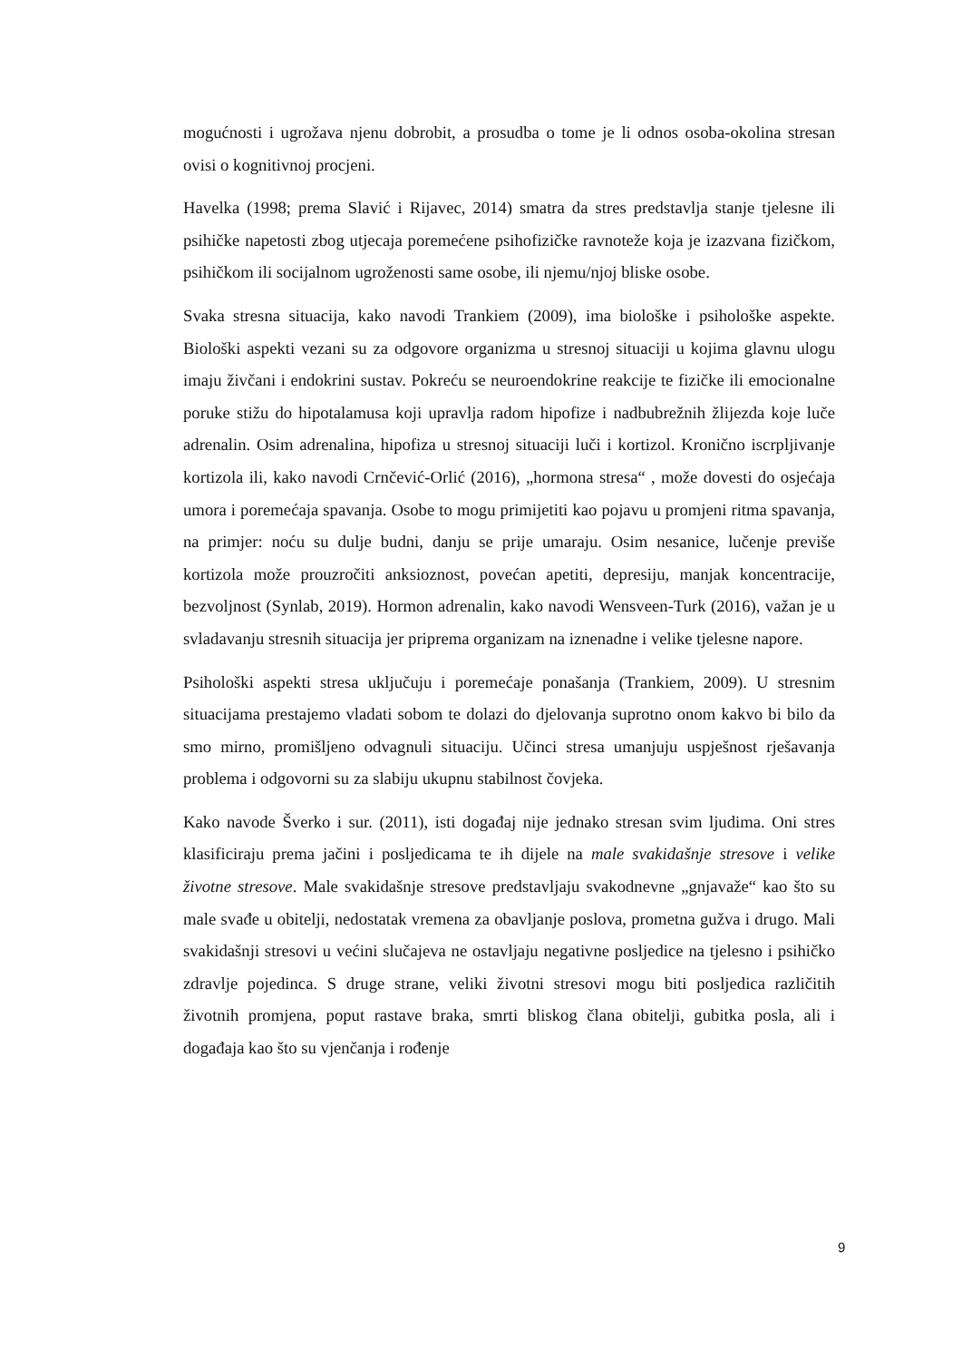mogućnosti i ugrožava njenu dobrobit, a prosudba o tome je li odnos osoba-okolina stresan ovisi o kognitivnoj procjeni.
Havelka (1998; prema Slavić i Rijavec, 2014) smatra da stres predstavlja stanje tjelesne ili psihičke napetosti zbog utjecaja poremećene psihofizičke ravnoteže koja je izazvana fizičkom, psihičkom ili socijalnom ugroženosti same osobe, ili njemu/njoj bliske osobe.
Svaka stresna situacija, kako navodi Trankiem (2009), ima biološke i psihološke aspekte. Biološki aspekti vezani su za odgovore organizma u stresnoj situaciji u kojima glavnu ulogu imaju živčani i endokrini sustav. Pokreću se neuroendokrine reakcije te fizičke ili emocionalne poruke stižu do hipotalamusa koji upravlja radom hipofize i nadbubrežnih žlijezda koje luče adrenalin. Osim adrenalina, hipofiza u stresnoj situaciji luči i kortizol. Kronično iscrpljivanje kortizola ili, kako navodi Crnčević-Orlić (2016), „hormona stresa“ , može dovesti do osjećaja umora i poremećaja spavanja. Osobe to mogu primijetiti kao pojavu u promjeni ritma spavanja, na primjer: noću su dulje budni, danju se prije umaraju. Osim nesanice, lučenje previše kortizola može prouzročiti anksioznost, povećan apetiti, depresiju, manjak koncentracije, bezvoljnost (Synlab, 2019). Hormon adrenalin, kako navodi Wensveen-Turk (2016), važan je u svladavanju stresnih situacija jer priprema organizam na iznenadne i velike tjelesne napore.
Psihološki aspekti stresa uključuju i poremećaje ponašanja (Trankiem, 2009). U stresnim situacijama prestajemo vladati sobom te dolazi do djelovanja suprotno onom kakvo bi bilo da smo mirno, promišljeno odvagnuli situaciju. Učinci stresa umanjuju uspješnost rješavanja problema i odgovorni su za slabiju ukupnu stabilnost čovjeka.
Kako navode Šverko i sur. (2011), isti događaj nije jednako stresan svim ljudima. Oni stres klasificiraju prema jačini i posljedicama te ih dijele na male svakidašnje stresove i velike životne stresove. Male svakidašnje stresove predstavljaju svakodnevne „gnjavaže“ kao što su male svađe u obitelji, nedostatak vremena za obavljanje poslova, prometna gužva i drugo. Mali svakidašnji stresovi u većini slučajeva ne ostavljaju negativne posljedice na tjelesno i psihičko zdravlje pojedinca. S druge strane, veliki životni stresovi mogu biti posljedica različitih životnih promjena, poput rastave braka, smrti bliskog člana obitelji, gubitka posla, ali i događaja kao što su vjenčanja i rođenje
9